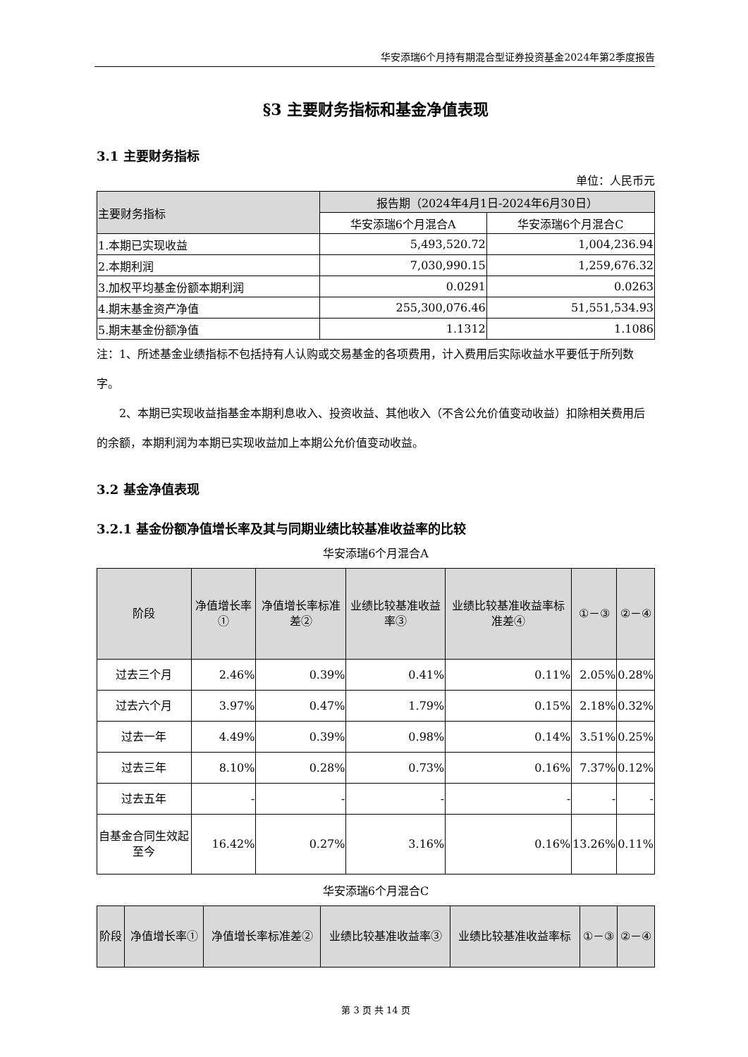华安添瑞6个月持有期混合型证券投资基金2024年第2季度报告
§3 主要财务指标和基金净值表现
3.1 主要财务指标
单位：人民币元
| 主要财务指标 | 报告期（2024年4月1日-2024年6月30日） | |
| --- | --- | --- |
| | 华安添瑞6个月混合A | 华安添瑞6个月混合C |
| 1.本期已实现收益 | 5,493,520.72 | 1,004,236.94 |
| 2.本期利润 | 7,030,990.15 | 1,259,676.32 |
| 3.加权平均基金份额本期利润 | 0.0291 | 0.0263 |
| 4.期末基金资产净值 | 255,300,076.46 | 51,551,534.93 |
| 5.期末基金份额净值 | 1.1312 | 1.1086 |
注：1、所述基金业绩指标不包括持有人认购或交易基金的各项费用，计入费用后实际收益水平要低于所列数字。
2、本期已实现收益指基金本期利息收入、投资收益、其他收入（不含公允价值变动收益）扣除相关费用后的余额，本期利润为本期已实现收益加上本期公允价值变动收益。
3.2 基金净值表现
3.2.1 基金份额净值增长率及其与同期业绩比较基准收益率的比较
华安添瑞6个月混合A
| 阶段 | 净值增长率① | 净值增长率标准差② | 业绩比较基准收益率③ | 业绩比较基准收益率标准差④ | ①－③ | ②－④ |
| --- | --- | --- | --- | --- | --- | --- |
| 过去三个月 | 2.46% | 0.39% | 0.41% | 0.11% | 2.05% | 0.28% |
| 过去六个月 | 3.97% | 0.47% | 1.79% | 0.15% | 2.18% | 0.32% |
| 过去一年 | 4.49% | 0.39% | 0.98% | 0.14% | 3.51% | 0.25% |
| 过去三年 | 8.10% | 0.28% | 0.73% | 0.16% | 7.37% | 0.12% |
| 过去五年 | - | - | - | - | - | - |
| 自基金合同生效起至今 | 16.42% | 0.27% | 3.16% | 0.16% | 13.26% | 0.11% |
华安添瑞6个月混合C
| 阶段 | 净值增长率① | 净值增长率标准差② | 业绩比较基准收益率③ | 业绩比较基准收益率标 | ①－③ | ②－④ |
| --- | --- | --- | --- | --- | --- | --- |
第 3 页 共 14 页